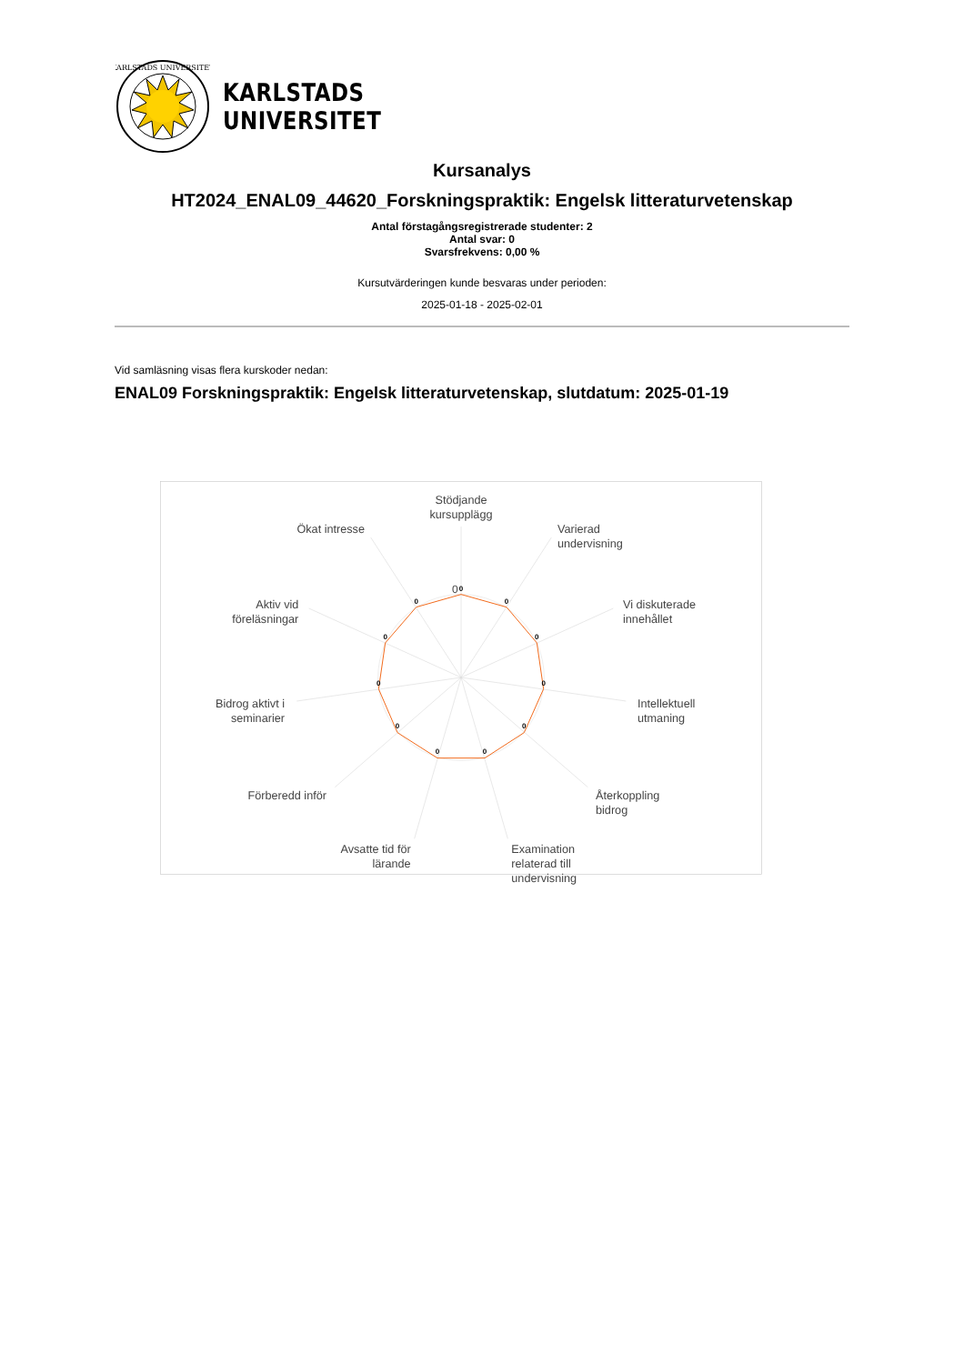KARLSTADS UNIVERSITET
KARLSTADS
UNIVERSITET
Kursanalys
HT2024_ENAL09_44620_Forskningspraktik: Engelsk litteraturvetenskap
Antal förstagångsregistrerade studenter: 2
Antal svar: 0
Svarsfrekvens: 0,00 %
Kursutvärderingen kunde besvaras under perioden:
2025-01-18 - 2025-02-01
Vid samläsning visas flera kurskoder nedan:
ENAL09 Forskningspraktik: Engelsk litteraturvetenskap, slutdatum: 2025-01-19
0
0
0
0
0
0
0
0
0
0
0
0
Stödjande
kursupplägg
Varierad
undervisning
Vi diskuterade
innehållet
Intellektuell
utmaning
Återkoppling
bidrog
Examination
relaterad till
undervisning
Avsatte tid för
lärande
Förberedd inför
Bidrog aktivt i
seminarier
Aktiv vid
föreläsningar
Ökat intresse